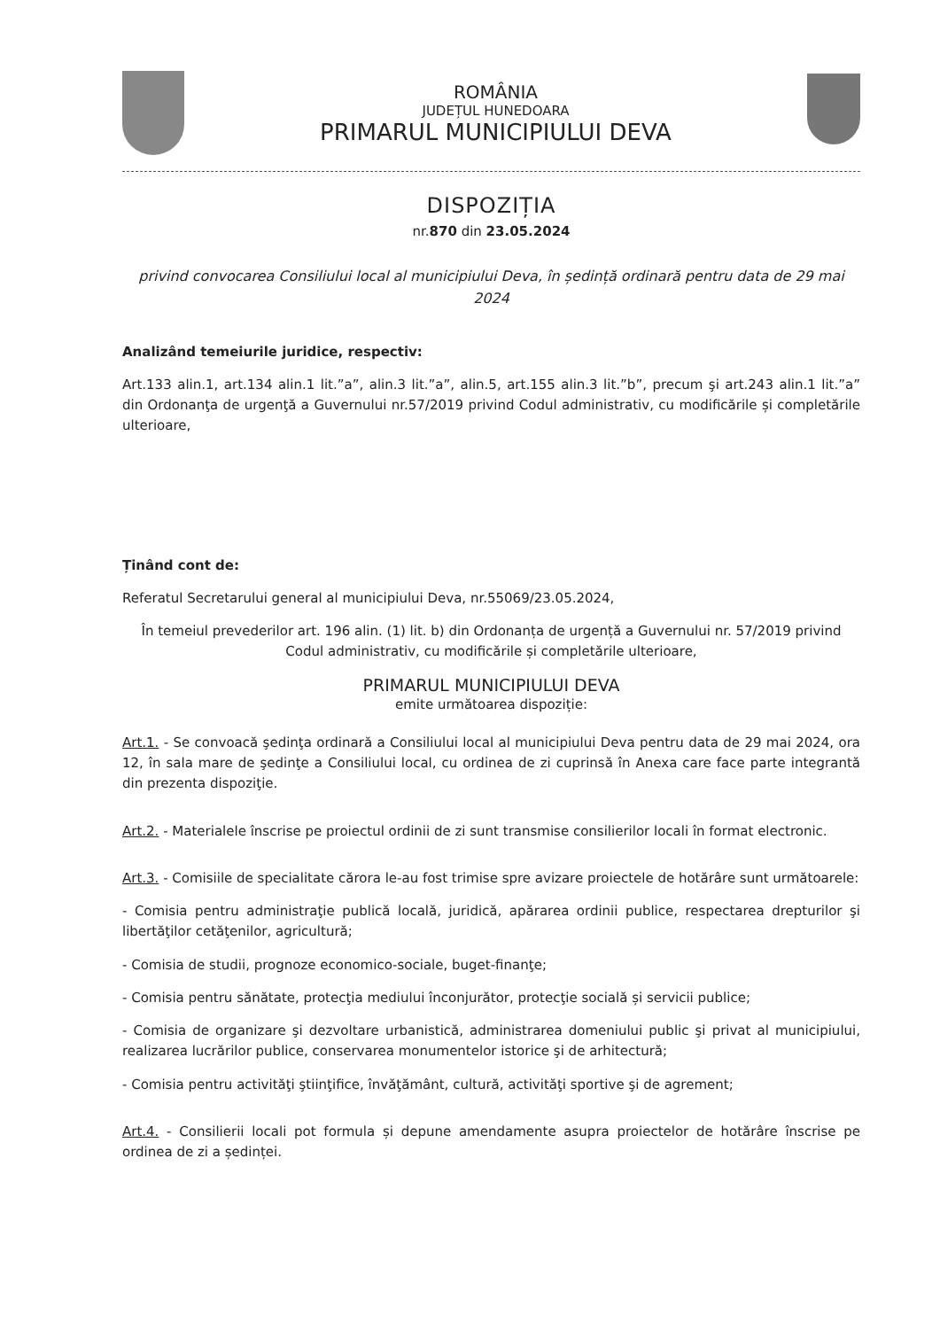ROMÂNIA
JUDEȚUL HUNEDOARA
PRIMARUL MUNICIPIULUI DEVA
DISPOZIȚIA
nr.870 din 23.05.2024
privind convocarea Consiliului local al municipiului Deva, în ședință ordinară pentru data de 29 mai 2024
Analizând temeiurile juridice, respectiv:
Art.133 alin.1, art.134 alin.1 lit.”a”, alin.3 lit.”a”, alin.5, art.155 alin.3 lit.”b”, precum şi art.243 alin.1 lit.”a” din Ordonanţa de urgenţă a Guvernului nr.57/2019 privind Codul administrativ, cu modificările și completările ulterioare,
Ținând cont de:
Referatul Secretarului general al municipiului Deva, nr.55069/23.05.2024,
În temeiul prevederilor art. 196 alin. (1) lit. b) din Ordonanța de urgență a Guvernului nr. 57/2019 privind Codul administrativ, cu modificările și completările ulterioare,
PRIMARUL MUNICIPIULUI DEVA
emite următoarea dispoziție:
Art.1. - Se convoacă şedinţa ordinară a Consiliului local al municipiului Deva pentru data de 29 mai 2024, ora 12, în sala mare de şedinţe a Consiliului local, cu ordinea de zi cuprinsă în Anexa care face parte integrantă din prezenta dispoziţie.
Art.2. - Materialele înscrise pe proiectul ordinii de zi sunt transmise consilierilor locali în format electronic.
Art.3. - Comisiile de specialitate cărora le-au fost trimise spre avizare proiectele de hotărâre sunt următoarele:
- Comisia pentru administraţie publică locală, juridică, apărarea ordinii publice, respectarea drepturilor şi libertăţilor cetăţenilor, agricultură;
- Comisia de studii, prognoze economico-sociale, buget-finanţe;
- Comisia pentru sănătate, protecţia mediului înconjurător, protecţie socială și servicii publice;
- Comisia de organizare şi dezvoltare urbanistică, administrarea domeniului public şi privat al municipiului, realizarea lucrărilor publice, conservarea monumentelor istorice şi de arhitectură;
- Comisia pentru activităţi ştiinţifice, învăţământ, cultură, activităţi sportive şi de agrement;
Art.4. - Consilierii locali pot formula și depune amendamente asupra proiectelor de hotărâre înscrise pe ordinea de zi a ședinței.